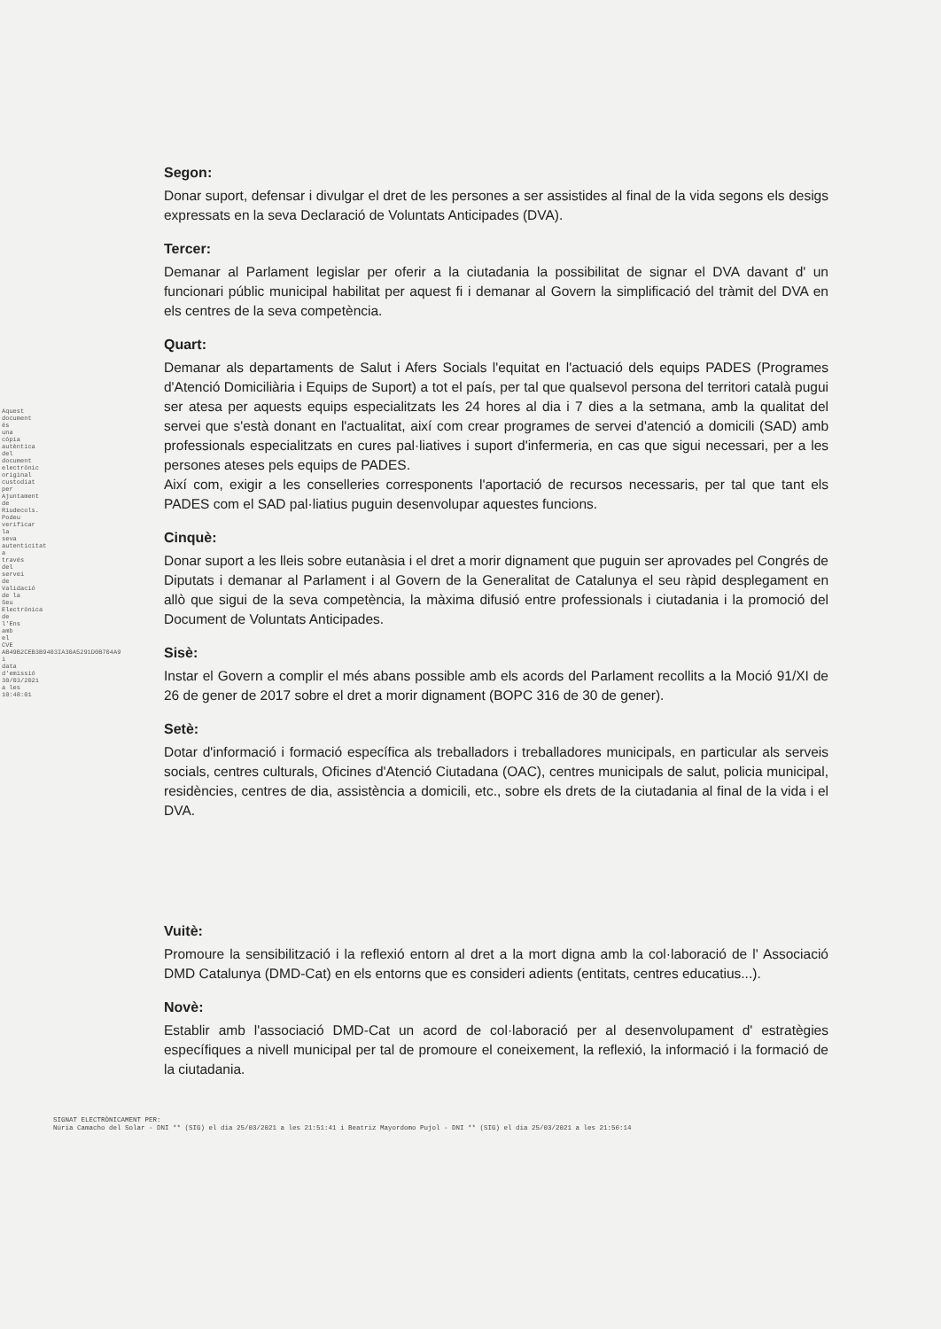Aquest document és una còpia autèntica del document electrònic original custodiat per Ajuntament de Riudecols. Podeu verificar la seva autenticitat a través del servei de Validació de la Seu Electrònica de l'Ens amb el CVE AB49B2CEB3B9403IA30A5291D0B704A9 i data d'emissió 30/03/2021 a les 10:48:01
Segon:
Donar suport, defensar i divulgar el dret de les persones a ser assistides al final de la vida segons els desigs expressats en la seva Declaració de Voluntats Anticipades (DVA).
Tercer:
Demanar al Parlament legislar per oferir a la ciutadania la possibilitat de signar el DVA davant d' un funcionari públic municipal habilitat per aquest fi i demanar al Govern la simplificació del tràmit del DVA en els centres de la seva competència.
Quart:
Demanar als departaments de Salut i Afers Socials l'equitat en l'actuació dels equips PADES (Programes d'Atenció Domiciliària i Equips de Suport) a tot el país, per tal que qualsevol persona del territori català pugui ser atesa per aquests equips especialitzats les 24 hores al dia i 7 dies a la setmana, amb la qualitat del servei que s'està donant en l'actualitat, així com crear programes de servei d'atenció a domicili (SAD) amb professionals especialitzats en cures pal·liatives i suport d'infermeria, en cas que sigui necessari, per a les persones ateses pels equips de PADES.
Així com, exigir a les conselleries corresponents l'aportació de recursos necessaris, per tal que tant els PADES com el SAD pal·liatius puguin desenvolupar aquestes funcions.
Cinquè:
Donar suport a les lleis sobre eutanàsia i el dret a morir dignament que puguin ser aprovades pel Congrés de Diputats i demanar al Parlament i al Govern de la Generalitat de Catalunya el seu ràpid desplegament en allò que sigui de la seva competència, la màxima difusió entre professionals i ciutadania i la promoció del Document de Voluntats Anticipades.
Sisè:
Instar el Govern a complir el més abans possible amb els acords del Parlament recollits a la Moció 91/XI de 26 de gener de 2017 sobre el dret a morir dignament (BOPC 316 de 30 de gener).
Setè:
Dotar d'informació i formació específica als treballadors i treballadores municipals, en particular als serveis socials, centres culturals, Oficines d'Atenció Ciutadana (OAC), centres municipals de salut, policia municipal, residències, centres de dia, assistència a domicili, etc., sobre els drets de la ciutadania al final de la vida i el DVA.
Vuitè:
Promoure la sensibilització i la reflexió entorn al dret a la mort digna amb la col·laboració de l' Associació DMD Catalunya (DMD-Cat) en els entorns que es consideri adients (entitats, centres educatius...).
Novè:
Establir amb l'associació DMD-Cat un acord de col·laboració per al desenvolupament d' estratègies específiques a nivell municipal per tal de promoure el coneixement, la reflexió, la informació i la formació de la ciutadania.
SIGNAT ELECTRÒNICAMENT PER:
Núria Camacho del Solar - DNI ** (SIG) el dia 25/03/2021 a les 21:51:41 i Beatriz Mayordomo Pujol - DNI ** (SIG) el dia 25/03/2021 a les 21:56:14